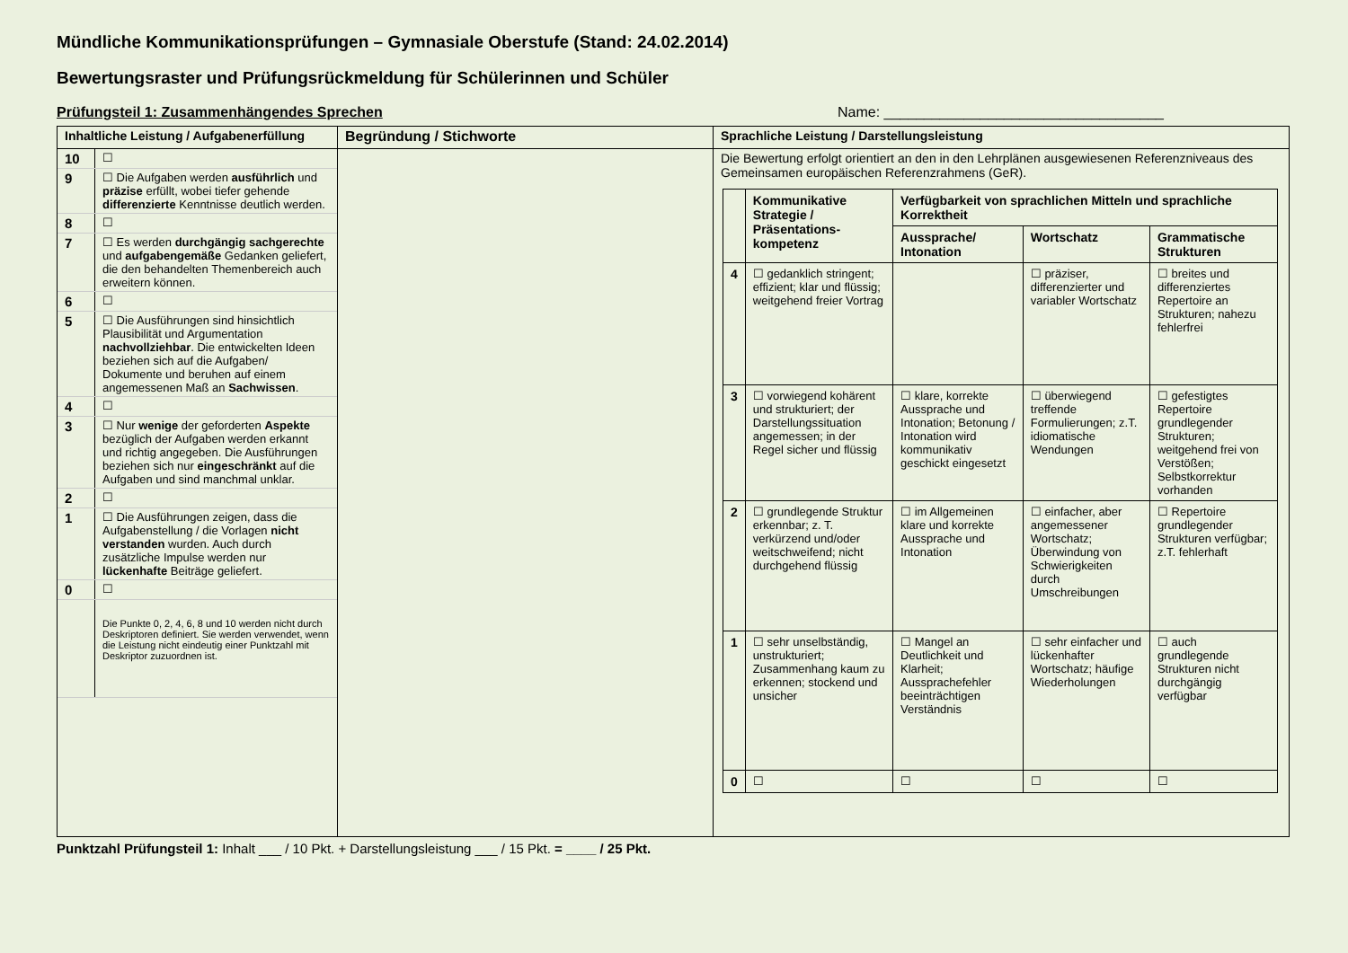Mündliche Kommunikationsprüfungen – Gymnasiale Oberstufe (Stand: 24.02.2014)
Bewertungsraster und Prüfungsrückmeldung für Schülerinnen und Schüler
Prüfungsteil 1: Zusammenhängendes Sprechen Name: ___________________________________
Inhaltliche Leistung / Aufgabenerfüllung
| 10 | ☐ |
| 9 | ☐ Die Aufgaben werden ausführlich und präzise erfüllt, wobei tiefer gehende differenzierte Kenntnisse deutlich werden. |
| 8 | ☐ |
| 7 | ☐ Es werden durchgängig sachgerechte und aufgabengemäße Gedanken geliefert, die den behandelten Themenbereich auch erweitern können. |
| 6 | ☐ |
| 5 | ☐ Die Ausführungen sind hinsichtlich Plausibilität und Argumentation nachvollziehbar . Die entwickelten Ideen beziehen sich auf die Aufgaben/ Dokumente und beruhen auf einem angemessenen Maß an Sachwissen . |
| 4 | ☐ |
| 3 | ☐ Nur wenige der geforderten Aspekte bezüglich der Aufgaben werden erkannt und richtig angegeben. Die Ausführungen beziehen sich nur eingeschränkt auf die Aufgaben und sind manchmal unklar. |
| 2 | ☐ |
| 1 | ☐ Die Ausführungen zeigen, dass die Aufgabenstellung / die Vorlagen nicht verstanden wurden. Auch durch zusätzliche Impulse werden nur lückenhafte Beiträge geliefert. |
| 0 | ☐ |
| | Die Punkte 0, 2, 4, 6, 8 und 10 werden nicht durch Deskriptoren definiert. Sie werden verwendet, wenn die Leistung nicht eindeutig einer Punktzahl mit Deskriptor zuzuordnen ist. |
Begründung / Stichworte Sprachliche Leistung / Darstellungsleistung
Die Bewertung erfolgt orientiert an den in den Lehrplänen ausgewiesenen Referenzniveaus des Gemeinsamen europäischen Referenzrahmens (GeR).
| | Kommunikative Strategie / Präsentations-kompetenz | Verfügbarkeit von sprachlichen Mitteln und sprachliche Korrektheit | | |
| --- | --- | --- | --- | --- |
| | | Aussprache/ Intonation | Wortschatz | Grammatische Strukturen |
| 4 | ☐ gedanklich stringent; effizient; klar und flüssig; weitgehend freier Vortrag | | ☐ präziser, differenzierter und variabler Wortschatz | ☐ breites und differenziertes Repertoire an Strukturen; nahezu fehlerfrei |
| 3 | ☐ vorwiegend kohärent und strukturiert; der Darstellungssituation angemessen; in der Regel sicher und flüssig | ☐ klare, korrekte Aussprache und Intonation; Betonung / Intonation wird kommunikativ geschickt eingesetzt | ☐ überwiegend treffende Formulierungen; z.T. idiomatische Wendungen | ☐ gefestigtes Repertoire grundlegender Strukturen; weitgehend frei von Verstößen; Selbstkorrektur vorhanden |
| 2 | ☐ grundlegende Struktur erkennbar; z. T. verkürzend und/oder weitschweifend; nicht durchgehend flüssig | ☐ im Allgemeinen klare und korrekte Aussprache und Intonation | ☐ einfacher, aber angemessener Wortschatz; Überwindung von Schwierigkeiten durch Umschreibungen | ☐ Repertoire grundlegender Strukturen verfügbar; z.T. fehlerhaft |
| 1 | ☐ sehr unselbständig, unstrukturiert; Zusammenhang kaum zu erkennen; stockend und unsicher | ☐ Mangel an Deutlichkeit und Klarheit; Aussprachefehler beeinträchtigen Verständnis | ☐ sehr einfacher und lückenhafter Wortschatz; häufige Wiederholungen | ☐ auch grundlegende Strukturen nicht durchgängig verfügbar |
| 0 | ☐ | ☐ | ☐ | ☐ |
Punktzahl Prüfungsteil 1: Inhalt ___ / 10 Pkt. + Darstellungsleistung ___ / 15 Pkt. = ____ / 25 Pkt.